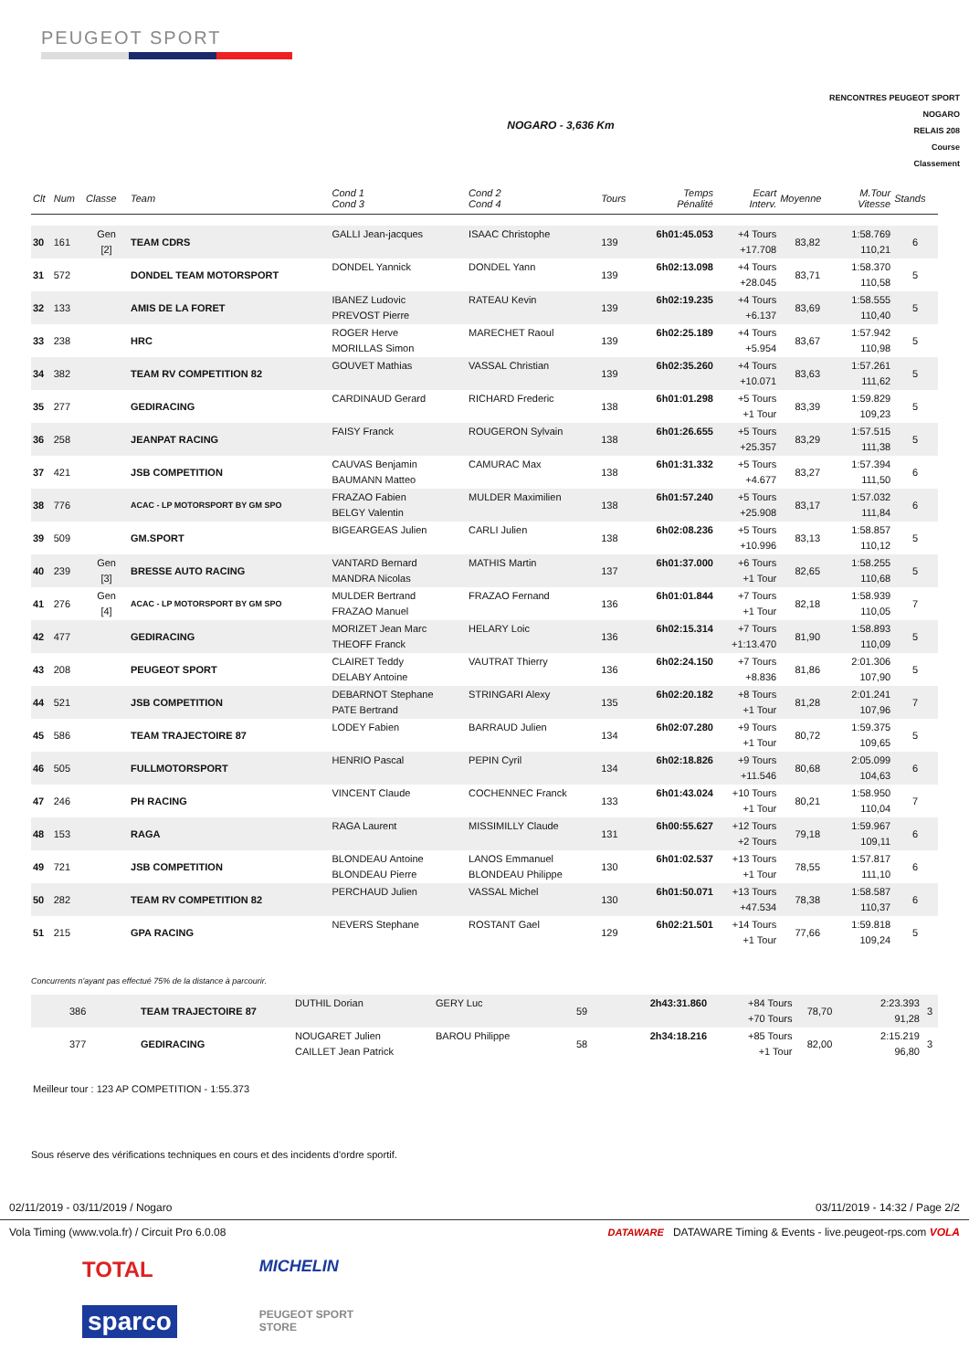PEUGEOT SPORT
NOGARO - 3,636 Km
RENCONTRES PEUGEOT SPORT
NOGARO
RELAIS 208
Course
Classement
| Clt | Num | Classe | Team | Cond 1 Cond 3 | Cond 2 Cond 4 | Tours | Temps Pénalité | Ecart Interv. | Moyenne | M.Tour Vitesse | Stands |
| --- | --- | --- | --- | --- | --- | --- | --- | --- | --- | --- | --- |
| 30 | 161 | Gen [2] | TEAM CDRS | GALLI Jean-jacques | ISAAC Christophe | 139 | 6h01:45.053 | +4 Tours +17.708 | 83,82 | 1:58.769 110,21 | 6 |
| 31 | 572 | | DONDEL TEAM MOTORSPORT | DONDEL Yannick | DONDEL Yann | 139 | 6h02:13.098 | +4 Tours +28.045 | 83,71 | 1:58.370 110,58 | 5 |
| 32 | 133 | | AMIS DE LA FORET | IBANEZ Ludovic PREVOST Pierre | RATEAU Kevin | 139 | 6h02:19.235 | +4 Tours +6.137 | 83,69 | 1:58.555 110,40 | 5 |
| 33 | 238 | | HRC | ROGER Herve MORILLAS Simon | MARECHET Raoul | 139 | 6h02:25.189 | +4 Tours +5.954 | 83,67 | 1:57.942 110,98 | 5 |
| 34 | 382 | | TEAM RV COMPETITION 82 | GOUVET Mathias | VASSAL Christian | 139 | 6h02:35.260 | +4 Tours +10.071 | 83,63 | 1:57.261 111,62 | 5 |
| 35 | 277 | | GEDIRACING | CARDINAUD Gerard | RICHARD Frederic | 138 | 6h01:01.298 | +5 Tours +1 Tour | 83,39 | 1:59.829 109,23 | 5 |
| 36 | 258 | | JEANPAT RACING | FAISY Franck | ROUGERON Sylvain | 138 | 6h01:26.655 | +5 Tours +25.357 | 83,29 | 1:57.515 111,38 | 5 |
| 37 | 421 | | JSB COMPETITION | CAUVAS Benjamin BAUMANN Matteo | CAMURAC Max | 138 | 6h01:31.332 | +5 Tours +4.677 | 83,27 | 1:57.394 111,50 | 6 |
| 38 | 776 | | ACAC - LP MOTORSPORT BY GM SPO | FRAZAO Fabien BELGY Valentin | MULDER Maximilien | 138 | 6h01:57.240 | +5 Tours +25.908 | 83,17 | 1:57.032 111,84 | 6 |
| 39 | 509 | | GM.SPORT | BIGEARGEAS Julien | CARLI Julien | 138 | 6h02:08.236 | +5 Tours +10.996 | 83,13 | 1:58.857 110,12 | 5 |
| 40 | 239 | Gen [3] | BRESSE AUTO RACING | VANTARD Bernard MANDRA Nicolas | MATHIS Martin | 137 | 6h01:37.000 | +6 Tours +1 Tour | 82,65 | 1:58.255 110,68 | 5 |
| 41 | 276 | Gen [4] | ACAC - LP MOTORSPORT BY GM SPO | MULDER Bertrand FRAZAO Manuel | FRAZAO Fernand | 136 | 6h01:01.844 | +7 Tours +1 Tour | 82,18 | 1:58.939 110,05 | 7 |
| 42 | 477 | | GEDIRACING | MORIZET Jean Marc THEOFF Franck | HELARY Loic | 136 | 6h02:15.314 | +7 Tours +1:13.470 | 81,90 | 1:58.893 110,09 | 5 |
| 43 | 208 | | PEUGEOT SPORT | CLAIRET Teddy DELABY Antoine | VAUTRAT Thierry | 136 | 6h02:24.150 | +7 Tours +8.836 | 81,86 | 2:01.306 107,90 | 5 |
| 44 | 521 | | JSB COMPETITION | DEBARNOT Stephane PATE Bertrand | STRINGARI Alexy | 135 | 6h02:20.182 | +8 Tours +1 Tour | 81,28 | 2:01.241 107,96 | 7 |
| 45 | 586 | | TEAM TRAJECTOIRE 87 | LODEY Fabien | BARRAUD Julien | 134 | 6h02:07.280 | +9 Tours +1 Tour | 80,72 | 1:59.375 109,65 | 5 |
| 46 | 505 | | FULLMOTORSPORT | HENRIO Pascal | PEPIN Cyril | 134 | 6h02:18.826 | +9 Tours +11.546 | 80,68 | 2:05.099 104,63 | 6 |
| 47 | 246 | | PH RACING | VINCENT Claude | COCHENNEC Franck | 133 | 6h01:43.024 | +10 Tours +1 Tour | 80,21 | 1:58.950 110,04 | 7 |
| 48 | 153 | | RAGA | RAGA Laurent | MISSIMILLY Claude | 131 | 6h00:55.627 | +12 Tours +2 Tours | 79,18 | 1:59.967 109,11 | 6 |
| 49 | 721 | | JSB COMPETITION | BLONDEAU Antoine BLONDEAU Pierre | LANOS Emmanuel BLONDEAU Philippe | 130 | 6h01:02.537 | +13 Tours +1 Tour | 78,55 | 1:57.817 111,10 | 6 |
| 50 | 282 | | TEAM RV COMPETITION 82 | PERCHAUD Julien | VASSAL Michel | 130 | 6h01:50.071 | +13 Tours +47.534 | 78,38 | 1:58.587 110,37 | 6 |
| 51 | 215 | | GPA RACING | NEVERS Stephane | ROSTANT Gael | 129 | 6h02:21.501 | +14 Tours +1 Tour | 77,66 | 1:59.818 109,24 | 5 |
Concurrents n'ayant pas effectué 75% de la distance à parcourir.
| | 386 | TEAM TRAJECTOIRE 87 | DUTHIL Dorian | GERY Luc | 59 | 2h43:31.860 | +84 Tours +70 Tours | 78,70 | 2:23.393 91,28 | 3 |
| | 377 | GEDIRACING | NOUGARET Julien CAILLET Jean Patrick | BAROU Philippe | 58 | 2h34:18.216 | +85 Tours +1 Tour | 82,00 | 2:15.219 96,80 | 3 |
Meilleur tour : 123 AP COMPETITION - 1:55.373
Sous réserve des vérifications techniques en cours et des incidents d'ordre sportif.
02/11/2019 - 03/11/2019 / Nogaro 03/11/2019 - 14:32 / Page 2/2
Vola Timing (www.vola.fr) / Circuit Pro 6.0.08 DATAWARE DATAWARE Timing & Events - live.peugeot-rps.com VOLA
TOTAL
sparco
MICHELIN
PEUGEOT SPORT
STORE